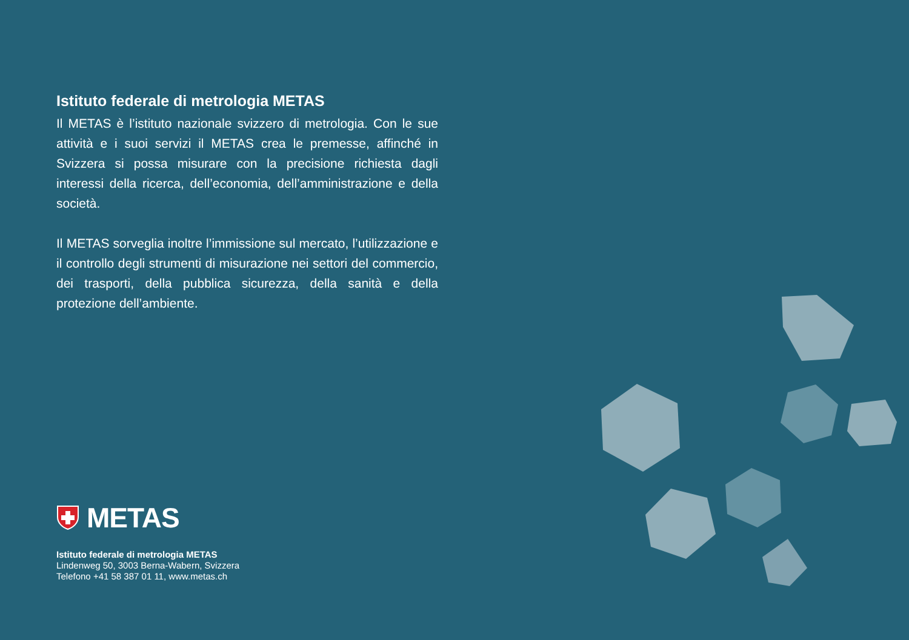Istituto federale di metrologia METAS
Il METAS è l’istituto nazionale svizzero di metrologia. Con le sue attività e i suoi servizi il METAS crea le premesse, affinché in Svizzera si possa misurare con la precisione richiesta dagli interessi della ricerca, dell’economia, dell’amministrazione e della società.
Il METAS sorveglia inoltre l’immissione sul mercato, l’utilizzazione e il controllo degli strumenti di misurazione nei settori del commercio, dei trasporti, della pubblica sicurezza, della sanità e della protezione dell’ambiente.
METAS
Istituto federale di metrologia METAS
Lindenweg 50, 3003 Berna-Wabern, Svizzera
Telefono +41 58 387 01 11, www.metas.ch